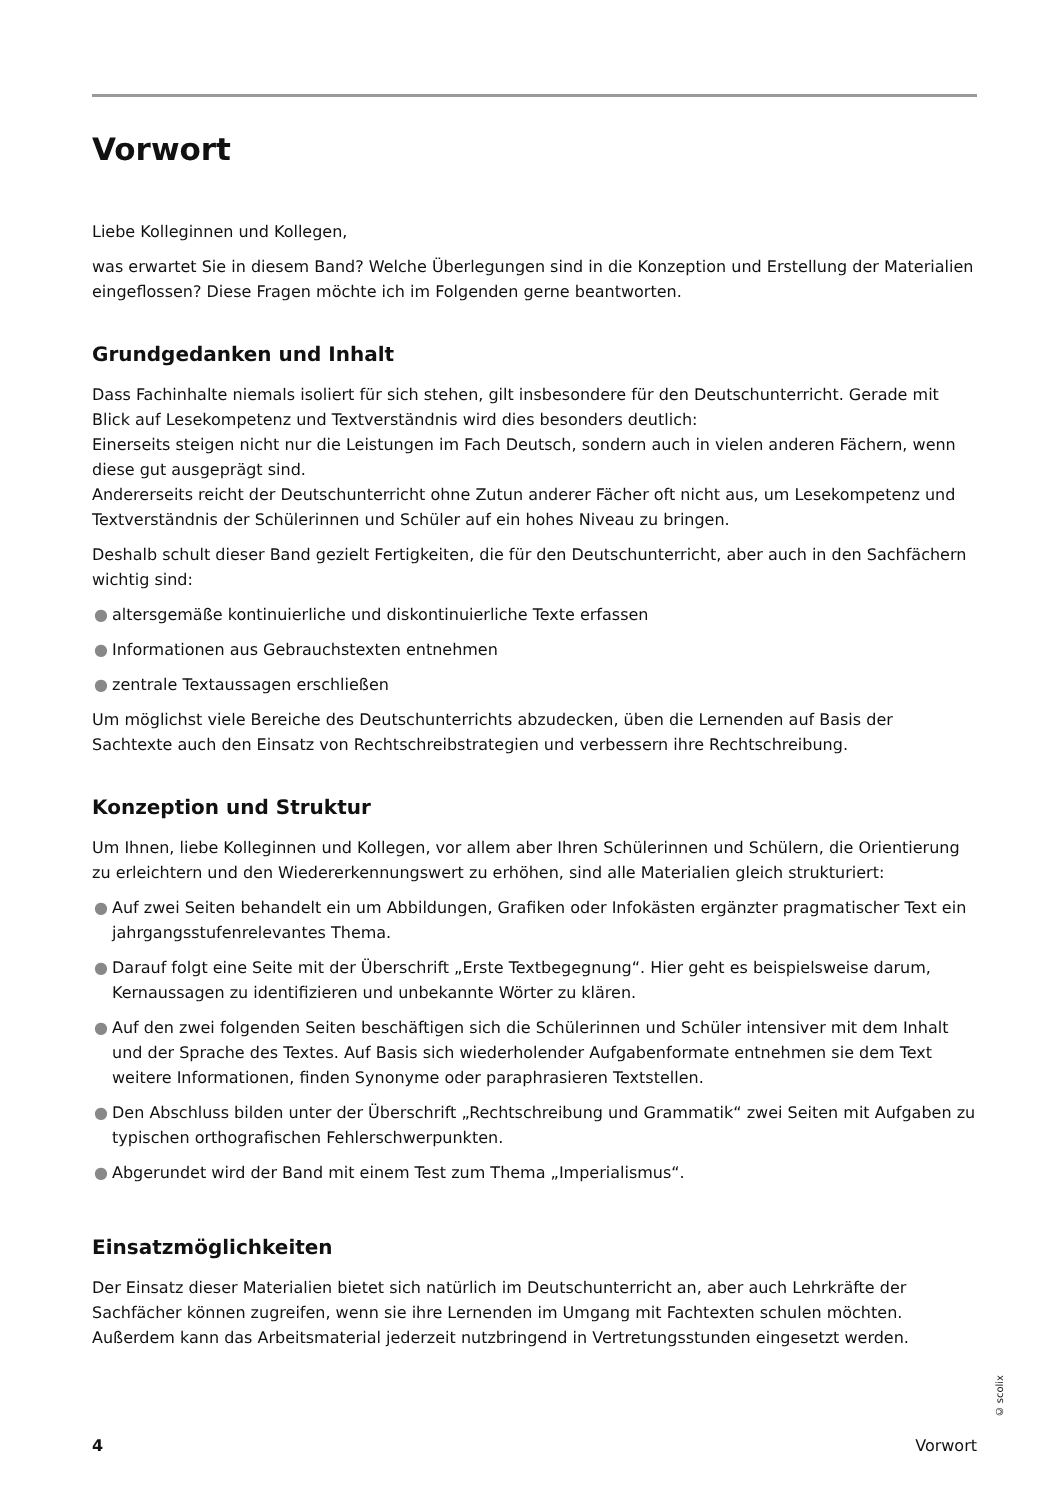Vorwort
Liebe Kolleginnen und Kollegen,
was erwartet Sie in diesem Band? Welche Überlegungen sind in die Konzeption und Erstellung der Materialien eingeflossen? Diese Fragen möchte ich im Folgenden gerne beantworten.
Grundgedanken und Inhalt
Dass Fachinhalte niemals isoliert für sich stehen, gilt insbesondere für den Deutschunterricht. Gerade mit Blick auf Lesekompetenz und Textverständnis wird dies besonders deutlich:
Einerseits steigen nicht nur die Leistungen im Fach Deutsch, sondern auch in vielen anderen Fächern, wenn diese gut ausgeprägt sind.
Andererseits reicht der Deutschunterricht ohne Zutun anderer Fächer oft nicht aus, um Lesekompetenz und Textverständnis der Schülerinnen und Schüler auf ein hohes Niveau zu bringen.
Deshalb schult dieser Band gezielt Fertigkeiten, die für den Deutschunterricht, aber auch in den Sachfächern wichtig sind:
● altersgemäße kontinuierliche und diskontinuierliche Texte erfassen
● Informationen aus Gebrauchstexten entnehmen
● zentrale Textaussagen erschließen
Um möglichst viele Bereiche des Deutschunterrichts abzudecken, üben die Lernenden auf Basis der Sachtexte auch den Einsatz von Rechtschreibstrategien und verbessern ihre Rechtschreibung.
Konzeption und Struktur
Um Ihnen, liebe Kolleginnen und Kollegen, vor allem aber Ihren Schülerinnen und Schülern, die Orientierung zu erleichtern und den Wiedererkennungswert zu erhöhen, sind alle Materialien gleich strukturiert:
● Auf zwei Seiten behandelt ein um Abbildungen, Grafiken oder Infokästen ergänzter pragmatischer Text ein jahrgangsstufenrelevantes Thema.
● Darauf folgt eine Seite mit der Überschrift „Erste Textbegegnung“. Hier geht es beispielsweise darum, Kernaussagen zu identifizieren und unbekannte Wörter zu klären.
● Auf den zwei folgenden Seiten beschäftigen sich die Schülerinnen und Schüler intensiver mit dem Inhalt und der Sprache des Textes. Auf Basis sich wiederholender Aufgabenformate entnehmen sie dem Text weitere Informationen, finden Synonyme oder paraphrasieren Textstellen.
● Den Abschluss bilden unter der Überschrift „Rechtschreibung und Grammatik“ zwei Seiten mit Aufgaben zu typischen orthografischen Fehlerschwerpunkten.
● Abgerundet wird der Band mit einem Test zum Thema „Imperialismus“.
Einsatzmöglichkeiten
Der Einsatz dieser Materialien bietet sich natürlich im Deutschunterricht an, aber auch Lehrkräfte der Sachfächer können zugreifen, wenn sie ihre Lernenden im Umgang mit Fachtexten schulen möchten. Außerdem kann das Arbeitsmaterial jederzeit nutzbringend in Vertretungsstunden eingesetzt werden.
© scolix
4 Vorwort